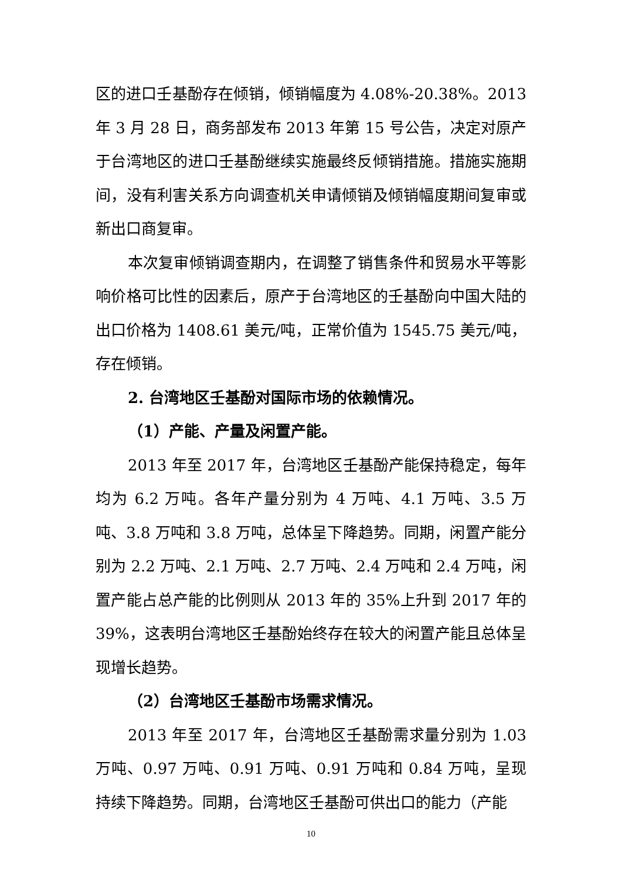区的进口壬基酚存在倾销，倾销幅度为 4.08%-20.38%。2013 年 3 月 28 日，商务部发布 2013 年第 15 号公告，决定对原产于台湾地区的进口壬基酚继续实施最终反倾销措施。措施实施期间，没有利害关系方向调查机关申请倾销及倾销幅度期间复审或新出口商复审。
本次复审倾销调查期内，在调整了销售条件和贸易水平等影响价格可比性的因素后，原产于台湾地区的壬基酚向中国大陆的出口价格为 1408.61 美元/吨，正常价值为 1545.75 美元/吨，存在倾销。
2. 台湾地区壬基酚对国际市场的依赖情况。
（1）产能、产量及闲置产能。
2013 年至 2017 年，台湾地区壬基酚产能保持稳定，每年均为 6.2 万吨。各年产量分别为 4 万吨、4.1 万吨、3.5 万吨、3.8 万吨和 3.8 万吨，总体呈下降趋势。同期，闲置产能分别为 2.2 万吨、2.1 万吨、2.7 万吨、2.4 万吨和 2.4 万吨，闲置产能占总产能的比例则从 2013 年的 35%上升到 2017 年的 39%，这表明台湾地区壬基酚始终存在较大的闲置产能且总体呈现增长趋势。
（2）台湾地区壬基酚市场需求情况。
2013 年至 2017 年，台湾地区壬基酚需求量分别为 1.03 万吨、0.97 万吨、0.91 万吨、0.91 万吨和 0.84 万吨，呈现持续下降趋势。同期，台湾地区壬基酚可供出口的能力（产能
10